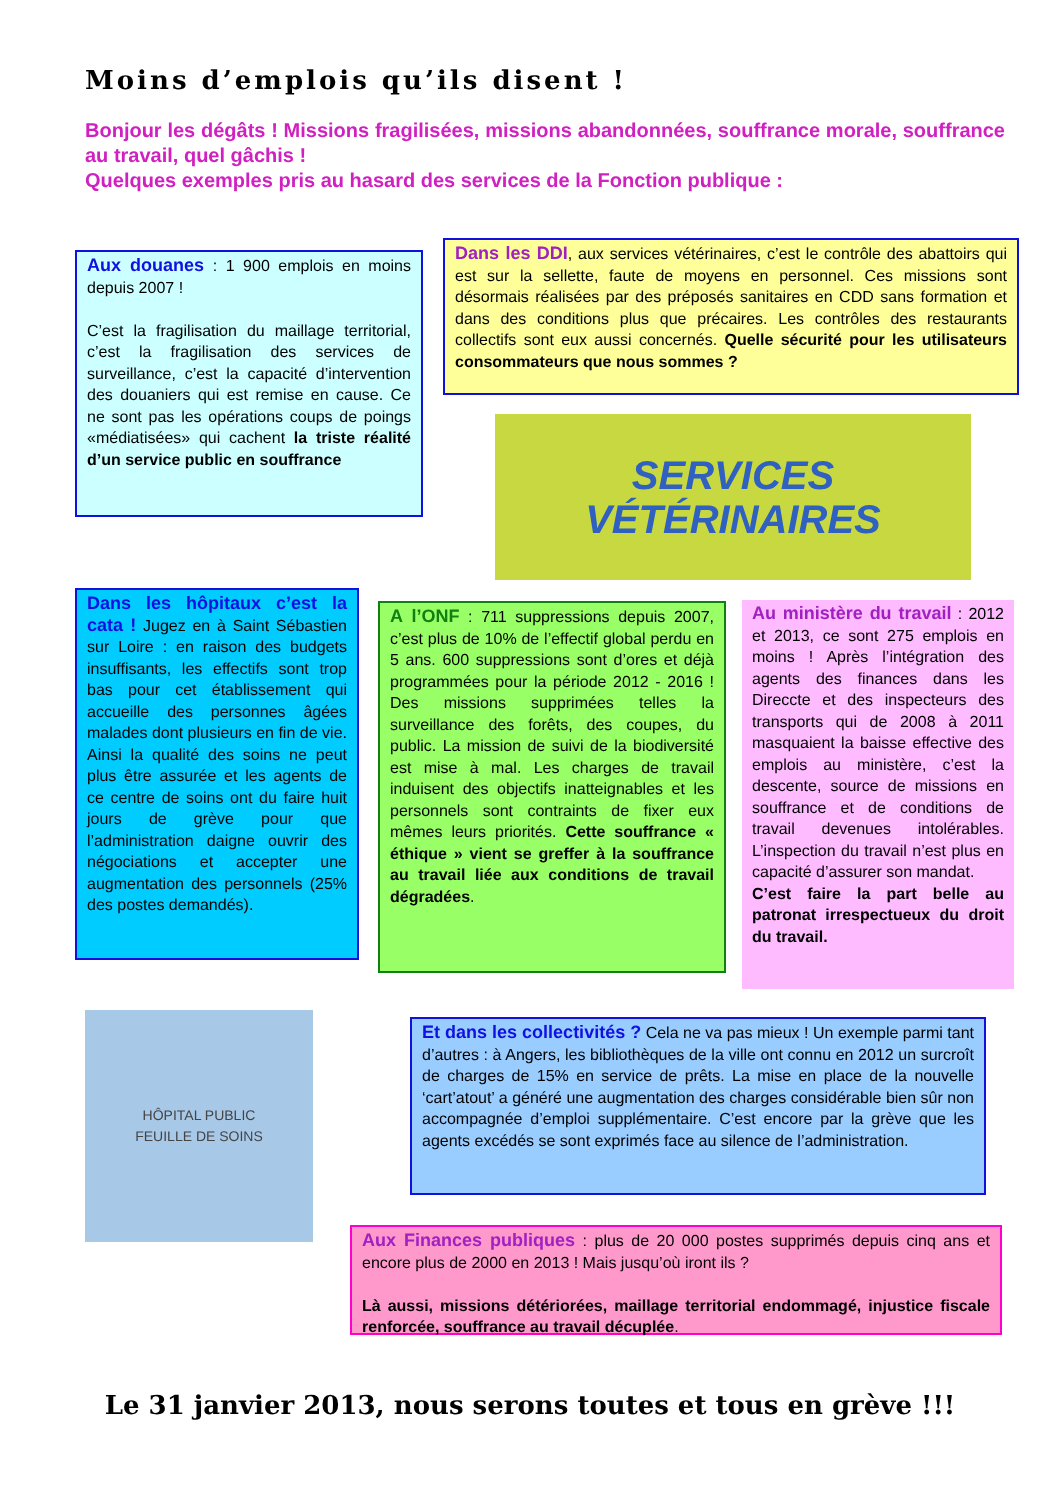Moins d’emplois qu’ils disent !
Bonjour les dégâts ! Missions fragilisées, missions abandonnées, souffrance morale, souffrance au travail, quel gâchis !
Quelques exemples pris au hasard des services de la Fonction publique :
Aux douanes : 1 900 emplois en moins depuis 2007 !
C’est la fragilisation du maillage territorial, c’est la fragilisation des services de surveillance, c’est la capacité d’intervention des douaniers qui est remise en cause. Ce ne sont pas les opérations coups de poings «médiatisées» qui cachent la triste réalité d’un service public en souffrance
Dans les DDI, aux services vétérinaires, c’est le contrôle des abattoirs qui est sur la sellette, faute de moyens en personnel. Ces missions sont désormais réalisées par des préposés sanitaires en CDD sans formation et dans des conditions plus que précaires. Les contrôles des restaurants collectifs sont eux aussi concernés. Quelle sécurité pour les utilisateurs consommateurs que nous sommes ?
SERVICES
VÉTÉRINAIRES
Dans les hôpitaux c’est la cata ! Jugez en à Saint Sébastien sur Loire : en raison des budgets insuffisants, les effectifs sont trop bas pour cet établissement qui accueille des personnes âgées malades dont plusieurs en fin de vie. Ainsi la qualité des soins ne peut plus être assurée et les agents de ce centre de soins ont du faire huit jours de grève pour que l’administration daigne ouvrir des négociations et accepter une augmentation des personnels (25% des postes demandés).
A l’ONF : 711 suppressions depuis 2007, c’est plus de 10% de l’effectif global perdu en 5 ans. 600 suppressions sont d’ores et déjà programmées pour la période 2012 - 2016 ! Des missions supprimées telles la surveillance des forêts, des coupes, du public. La mission de suivi de la biodiversité est mise à mal. Les charges de travail induisent des objectifs inatteignables et les personnels sont contraints de fixer eux mêmes leurs priorités. Cette souffrance « éthique » vient se greffer à la souffrance au travail liée aux conditions de travail dégradées.
Au ministère du travail : 2012 et 2013, ce sont 275 emplois en moins ! Après l’intégration des agents des finances dans les Direccte et des inspecteurs des transports qui de 2008 à 2011 masquaient la baisse effective des emplois au ministère, c’est la descente, source de missions en souffrance et de conditions de travail devenues intolérables. L’inspection du travail n’est plus en capacité d’assurer son mandat.
C’est faire la part belle au patronat irrespectueux du droit du travail.
HÔPITAL PUBLIC
FEUILLE DE SOINS
Et dans les collectivités ? Cela ne va pas mieux ! Un exemple parmi tant d’autres : à Angers, les bibliothèques de la ville ont connu en 2012 un surcroît de charges de 15% en service de prêts. La mise en place de la nouvelle ‘cart’atout’ a généré une augmentation des charges considérable bien sûr non accompagnée d’emploi supplémentaire. C’est encore par la grève que les agents excédés se sont exprimés face au silence de l’administration.
Aux Finances publiques : plus de 20 000 postes supprimés depuis cinq ans et encore plus de 2000 en 2013 ! Mais jusqu’où iront ils ?
Là aussi, missions détériorées, maillage territorial endommagé, injustice fiscale renforcée, souffrance au travail décuplée.
Le 31 janvier 2013, nous serons toutes et tous en grève !!!